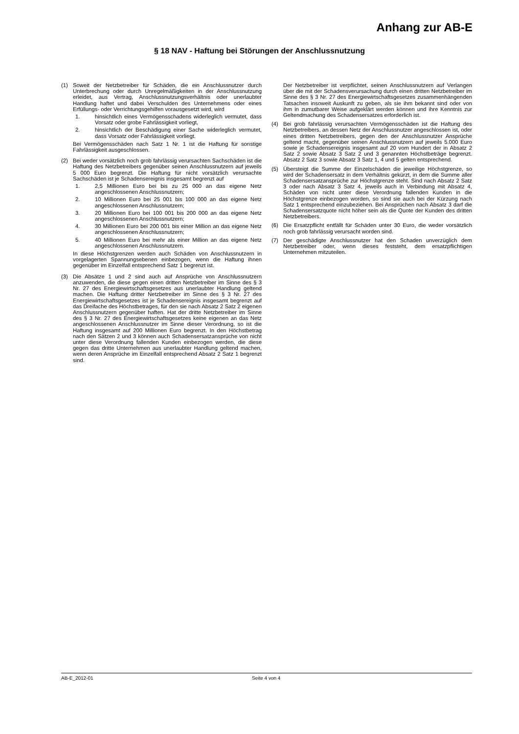Anhang zur AB-E
§ 18 NAV - Haftung bei Störungen der Anschlussnutzung
(1) Soweit der Netzbetreiber für Schäden, die ein Anschlussnutzer durch Unterbrechung oder durch Unregelmäßigkeiten in der Anschlussnutzung erleidet, aus Vertrag, Anschlussnutzungsverhältnis oder unerlaubter Handlung haftet und dabei Verschulden des Unternehmens oder eines Erfüllungs- oder Verrichtungsgehilfen vorausgesetzt wird, wird
1. hinsichtlich eines Vermögensschadens widerleglich vermutet, dass Vorsatz oder grobe Fahrlässigkeit vorliegt,
2. hinsichtlich der Beschädigung einer Sache widerleglich vermutet, dass Vorsatz oder Fahrlässigkeit vorliegt.
Bei Vermögensschäden nach Satz 1 Nr. 1 ist die Haftung für sonstige Fahrlässigkeit ausgeschlossen.
(2) Bei weder vorsätzlich noch grob fahrlässig verursachten Sachschäden ist die Haftung des Netzbetreibers gegenüber seinen Anschlussnutzern auf jeweils 5 000 Euro begrenzt. Die Haftung für nicht vorsätzlich verursachte Sachschäden ist je Schadensereignis insgesamt begrenzt auf
1. 2,5 Millionen Euro bei bis zu 25 000 an das eigene Netz angeschlossenen Anschlussnutzern;
2. 10 Millionen Euro bei 25 001 bis 100 000 an das eigene Netz angeschlossenen Anschlussnutzern;
3. 20 Millionen Euro bei 100 001 bis 200 000 an das eigene Netz angeschlossenen Anschlussnutzern;
4. 30 Millionen Euro bei 200 001 bis einer Million an das eigene Netz angeschlossenen Anschlussnutzern;
5. 40 Millionen Euro bei mehr als einer Million an das eigene Netz angeschlossenen Anschlussnutzern.
In diese Höchstgrenzen werden auch Schäden von Anschlussnutzern in vorgelagerten Spannungsebenen einbezogen, wenn die Haftung ihnen gegenüber im Einzelfall entsprechend Satz 1 begrenzt ist.
(3) Die Absätze 1 und 2 sind auch auf Ansprüche von Anschlussnutzern anzuwenden, die diese gegen einen dritten Netzbetreiber im Sinne des § 3 Nr. 27 des Energiewirtschaftsgesetzes aus unerlaubter Handlung geltend machen. Die Haftung dritter Netzbetreiber im Sinne des § 3 Nr. 27 des Energiewirtschaftsgesetzes ist je Schadensereignis insgesamt begrenzt auf das Dreifache des Höchstbetrages, für den sie nach Absatz 2 Satz 2 eigenen Anschlussnutzern gegenüber haften. Hat der dritte Netzbetreiber im Sinne des § 3 Nr. 27 des Energiewirtschaftsgesetzes keine eigenen an das Netz angeschlossenen Anschlussnutzer im Sinne dieser Verordnung, so ist die Haftung insgesamt auf 200 Millionen Euro begrenzt. In den Höchstbetrag nach den Sätzen 2 und 3 können auch Schadensersatzansprüche von nicht unter diese Verordnung fallenden Kunden einbezogen werden, die diese gegen das dritte Unternehmen aus unerlaubter Handlung geltend machen, wenn deren Ansprüche im Einzelfall entsprechend Absatz 2 Satz 1 begrenzt sind.
Der Netzbetreiber ist verpflichtet, seinen Anschlussnutzern auf Verlangen über die mit der Schadensverursachung durch einen dritten Netzbetreiber im Sinne des § 3 Nr. 27 des Energiewirtschaftsgesetzes zusammenhängenden Tatsachen insoweit Auskunft zu geben, als sie ihm bekannt sind oder von ihm in zumutbarer Weise aufgeklärt werden können und ihre Kenntnis zur Geltendmachung des Schadensersatzes erforderlich ist.
(4) Bei grob fahrlässig verursachten Vermögensschäden ist die Haftung des Netzbetreibers, an dessen Netz der Anschlussnutzer angeschlossen ist, oder eines dritten Netzbetreibers, gegen den der Anschlussnutzer Ansprüche geltend macht, gegenüber seinen Anschlussnutzern auf jeweils 5.000 Euro sowie je Schadensereignis insgesamt auf 20 vom Hundert der in Absatz 2 Satz 2 sowie Absatz 3 Satz 2 und 3 genannten Höchstbeträge begrenzt. Absatz 2 Satz 3 sowie Absatz 3 Satz 1, 4 und 5 gelten entsprechend.
(5) Übersteigt die Summe der Einzelschäden die jeweilige Höchstgrenze, so wird der Schadensersatz in dem Verhältnis gekürzt, in dem die Summe aller Schadensersatzansprüche zur Höchstgrenze steht. Sind nach Absatz 2 Satz 3 oder nach Absatz 3 Satz 4, jeweils auch in Verbindung mit Absatz 4, Schäden von nicht unter diese Verordnung fallenden Kunden in die Höchstgrenze einbezogen worden, so sind sie auch bei der Kürzung nach Satz 1 entsprechend einzubeziehen. Bei Ansprüchen nach Absatz 3 darf die Schadensersatzquote nicht höher sein als die Quote der Kunden des dritten Netzbetreibers.
(6) Die Ersatzpflicht entfällt für Schäden unter 30 Euro, die weder vorsätzlich noch grob fahrlässig verursacht worden sind.
(7) Der geschädigte Anschlussnutzer hat den Schaden unverzüglich dem Netzbetreiber oder, wenn dieses feststeht, dem ersatzpflichtigen Unternehmen mitzuteilen.
AB-E_2012-01 Seite 4 von 4